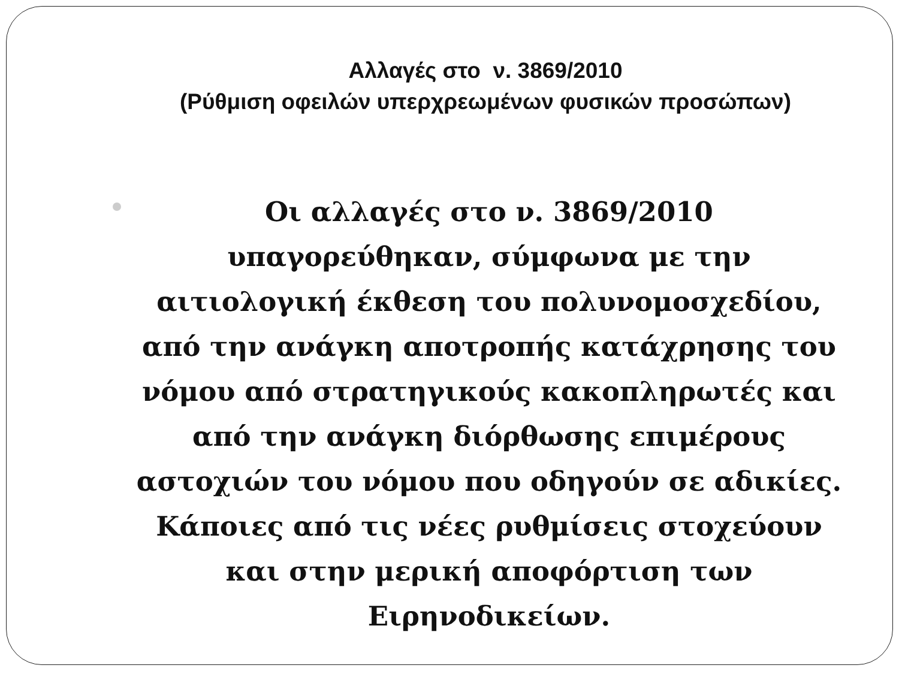Αλλαγές στο ν. 3869/2010
(Ρύθμιση οφειλών υπερχρεωμένων φυσικών προσώπων)
Οι αλλαγές στο ν. 3869/2010 υπαγορεύθηκαν, σύμφωνα με την αιτιολογική έκθεση του πολυνομοσχεδίου, από την ανάγκη αποτροπής κατάχρησης του νόμου από στρατηγικούς κακοπληρωτές και από την ανάγκη διόρθωσης επιμέρους αστοχιών του νόμου που οδηγούν σε αδικίες. Κάποιες από τις νέες ρυθμίσεις στοχεύουν και στην μερική αποφόρτιση των Ειρηνοδικείων.